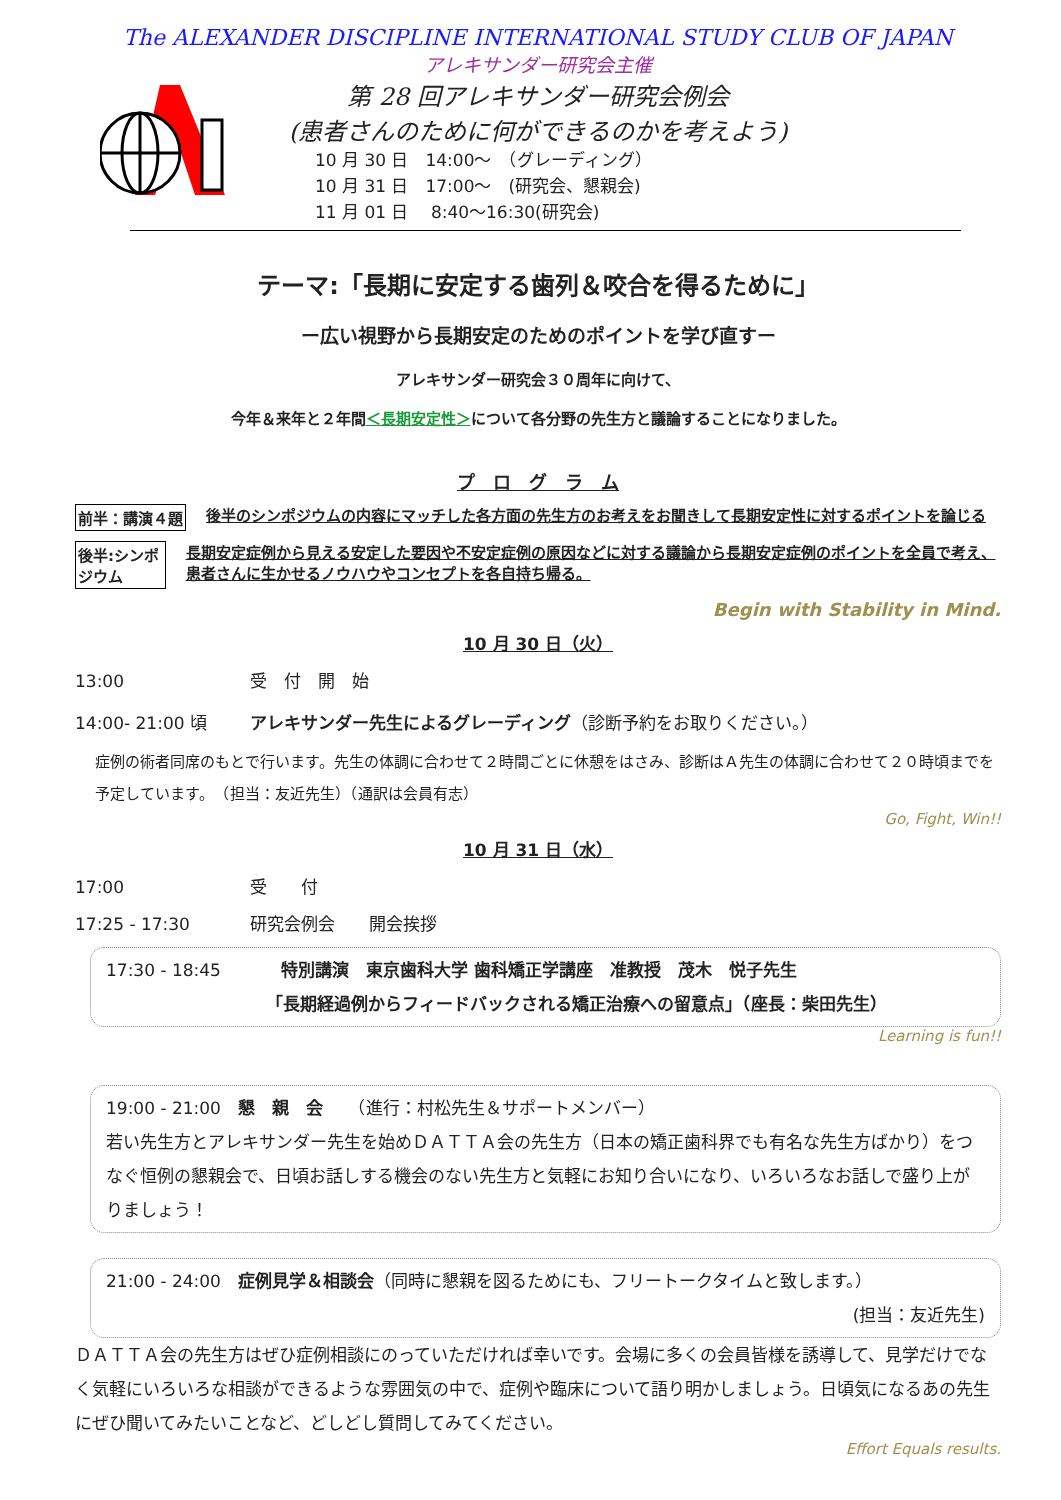The ALEXANDER DISCIPLINE INTERNATIONAL STUDY CLUB OF JAPAN
アレキサンダー研究会主催
第 28 回アレキサンダー研究会例会
(患者さんのために何ができるのかを考えよう)
10 月 30 日　14:00～　（グレーディング）
10 月 31 日　17:00～　(研究会、懇親会)
11 月 01 日　 8:40～16:30(研究会)
テーマ:「長期に安定する歯列＆咬合を得るために」
ー広い視野から長期安定のためのポイントを学び直すー
アレキサンダー研究会３０周年に向けて、
今年＆来年と２年間＜長期安定性＞について各分野の先生方と議論することになりました。
プ　ロ　グ　ラ　ム
前半：講演４題 後半のシンポジウムの内容にマッチした各方面の先生方のお考えをお聞きして長期安定性に対するポイントを論じる
後半:シンポジウム 長期安定症例から見える安定した要因や不安定症例の原因などに対する議論から長期安定症例のポイントを全員で考え、患者さんに生かせるノウハウやコンセプトを各自持ち帰る。
Begin with Stability in Mind.
10 月 30 日（火）
13:00 受　付　開　始
14:00- 21:00 頃 アレキサンダー先生によるグレーディング（診断予約をお取りください。）
症例の術者同席のもとで行います。先生の体調に合わせて２時間ごとに休憩をはさみ、診断はＡ先生の体調に合わせて２０時頃までを予定しています。　（担当：友近先生）（通訳は会員有志）
Go, Fight, Win!!
10 月 31 日（水）
17:00 受　　付
17:25 - 17:30 研究会例会　　開会挨拶
17:30 - 18:45 特別講演　東京歯科大学 歯科矯正学講座　准教授　茂木　悦子先生
「長期経過例からフィードバックされる矯正治療への留意点」（座長：柴田先生）
Learning is fun!!
19:00 - 21:00　懇　親　会　　（進行：村松先生＆サポートメンバー）
若い先生方とアレキサンダー先生を始めＤＡＴＴＡ会の先生方（日本の矯正歯科界でも有名な先生方ばかり）をつなぐ恒例の懇親会で、日頃お話しする機会のない先生方と気軽にお知り合いになり、いろいろなお話しで盛り上がりましょう！
21:00 - 24:00　症例見学＆相談会（同時に懇親を図るためにも、フリートークタイムと致します。）
(担当：友近先生)
ＤＡＴＴＡ会の先生方はぜひ症例相談にのっていただければ幸いです。会場に多くの会員皆様を誘導して、見学だけでなく気軽にいろいろな相談ができるような雰囲気の中で、症例や臨床について語り明かしましょう。日頃気になるあの先生にぜひ聞いてみたいことなど、どしどし質問してみてください。
Effort Equals results.